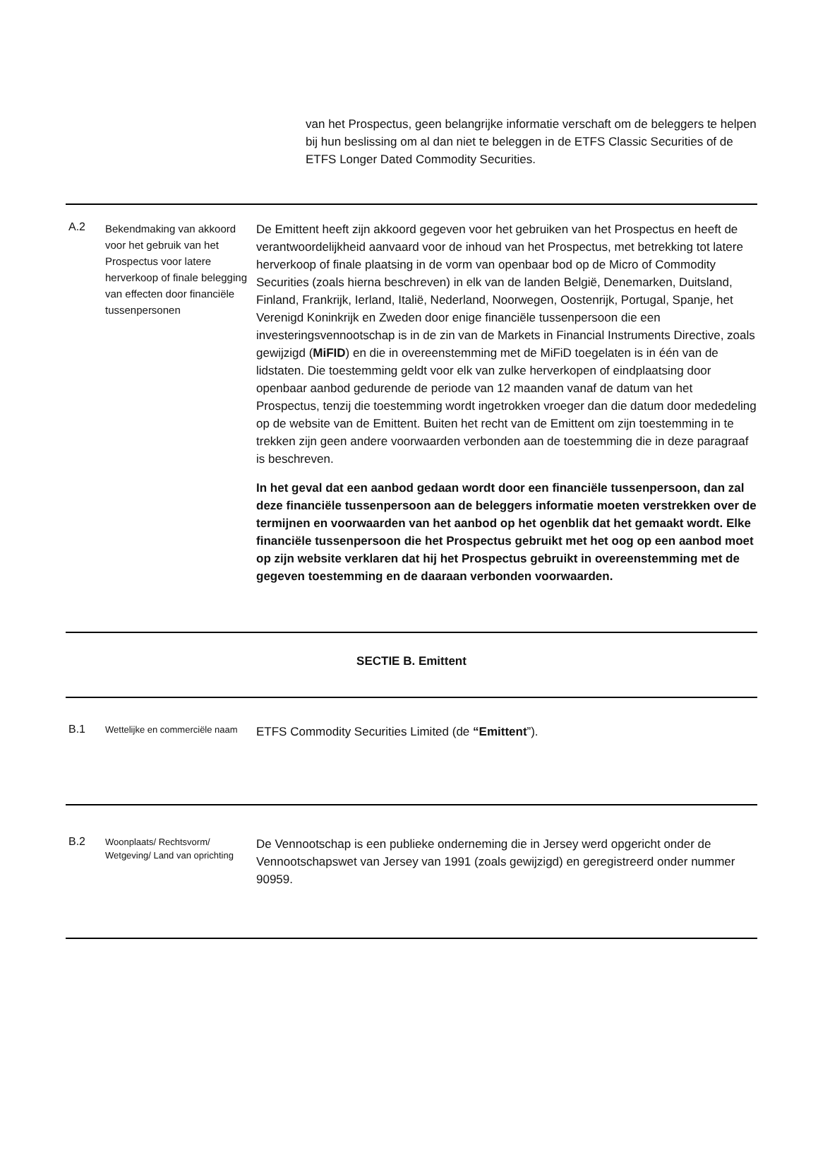van het Prospectus, geen belangrijke informatie verschaft om de beleggers te helpen bij hun beslissing om al dan niet te beleggen in de ETFS Classic Securities of de ETFS Longer Dated Commodity Securities.
| A.2 | Bekendmaking van akkoord voor het gebruik van het Prospectus voor latere herverkoop of finale belegging van effecten door financiële tussenpersonen | De Emittent heeft zijn akkoord gegeven voor het gebruiken van het Prospectus en heeft de verantwoordelijkheid aanvaard voor de inhoud van het Prospectus, met betrekking tot latere herverkoop of finale plaatsing in de vorm van openbaar bod op de Micro of Commodity Securities (zoals hierna beschreven) in elk van de landen België, Denemarken, Duitsland, Finland, Frankrijk, Ierland, Italië, Nederland, Noorwegen, Oostenrijk, Portugal, Spanje, het Verenigd Koninkrijk en Zweden door enige financiële tussenpersoon die een investeringsvennootschap is in de zin van de Markets in Financial Instruments Directive, zoals gewijzigd ( MiFID ) en die in overeenstemming met de MiFiD toegelaten is in één van de lidstaten. Die toestemming geldt voor elk van zulke herverkopen of eindplaatsing door openbaar aanbod gedurende de periode van 12 maanden vanaf de datum van het Prospectus, tenzij die toestemming wordt ingetrokken vroeger dan die datum door mededeling op de website van de Emittent. Buiten het recht van de Emittent om zijn toestemming in te trekken zijn geen andere voorwaarden verbonden aan de toestemming die in deze paragraaf is beschreven. In het geval dat een aanbod gedaan wordt door een financiële tussenpersoon, dan zal deze financiële tussenpersoon aan de beleggers informatie moeten verstrekken over de termijnen en voorwaarden van het aanbod op het ogenblik dat het gemaakt wordt. Elke financiële tussenpersoon die het Prospectus gebruikt met het oog op een aanbod moet op zijn website verklaren dat hij het Prospectus gebruikt in overeenstemming met de gegeven toestemming en de daaraan verbonden voorwaarden. |
| SECTIE B. Emittent | | |
| B.1 | Wettelijke en commerciële naam | ETFS Commodity Securities Limited (de “Emittent ”). |
| B.2 | Woonplaats/ Rechtsvorm/ Wetgeving/ Land van oprichting | De Vennootschap is een publieke onderneming die in Jersey werd opgericht onder de Vennootschapswet van Jersey van 1991 (zoals gewijzigd) en geregistreerd onder nummer 90959. |